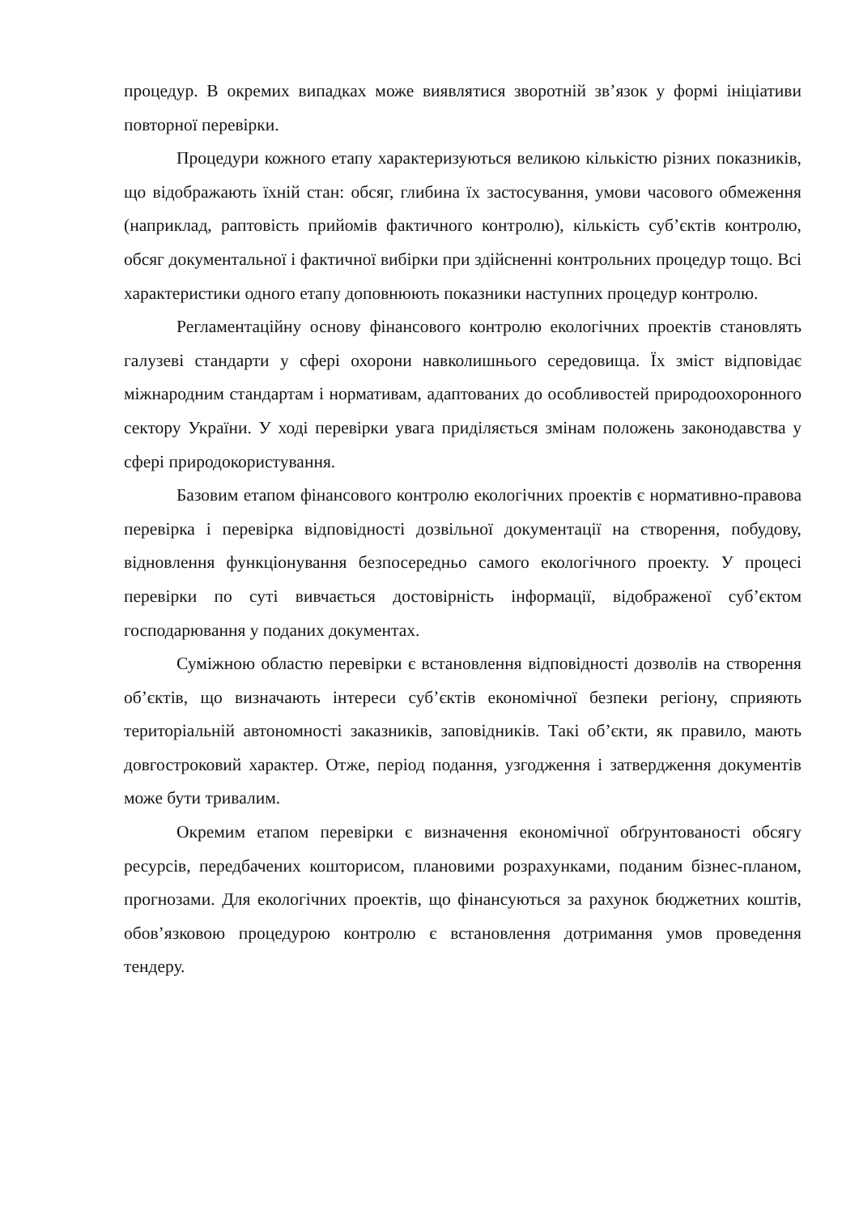процедур. В окремих випадках може виявлятися зворотній зв’язок у формі ініціативи повторної перевірки.
Процедури кожного етапу характеризуються великою кількістю різних показників, що відображають їхній стан: обсяг, глибина їх застосування, умови часового обмеження (наприклад, раптовість прийомів фактичного контролю), кількість суб’єктів контролю, обсяг документальної і фактичної вибірки при здійсненні контрольних процедур тощо. Всі характеристики одного етапу доповнюють показники наступних процедур контролю.
Регламентаційну основу фінансового контролю екологічних проектів становлять галузеві стандарти у сфері охорони навколишнього середовища. Їх зміст відповідає міжнародним стандартам і нормативам, адаптованих до особливостей природоохоронного сектору України. У ході перевірки увага приділяється змінам положень законодавства у сфері природокористування.
Базовим етапом фінансового контролю екологічних проектів є нормативно-правова перевірка і перевірка відповідності дозвільної документації на створення, побудову, відновлення функціонування безпосередньо самого екологічного проекту. У процесі перевірки по суті вивчається достовірність інформації, відображеної суб’єктом господарювання у поданих документах.
Суміжною областю перевірки є встановлення відповідності дозволів на створення об’єктів, що визначають інтереси суб’єктів економічної безпеки регіону, сприяють територіальній автономності заказників, заповідників. Такі об’єкти, як правило, мають довгостроковий характер. Отже, період подання, узгодження і затвердження документів може бути тривалим.
Окремим етапом перевірки є визначення економічної обґрунтованості обсягу ресурсів, передбачених кошторисом, плановими розрахунками, поданим бізнес-планом, прогнозами. Для екологічних проектів, що фінансуються за рахунок бюджетних коштів, обов’язковою процедурою контролю є встановлення дотримання умов проведення тендеру.